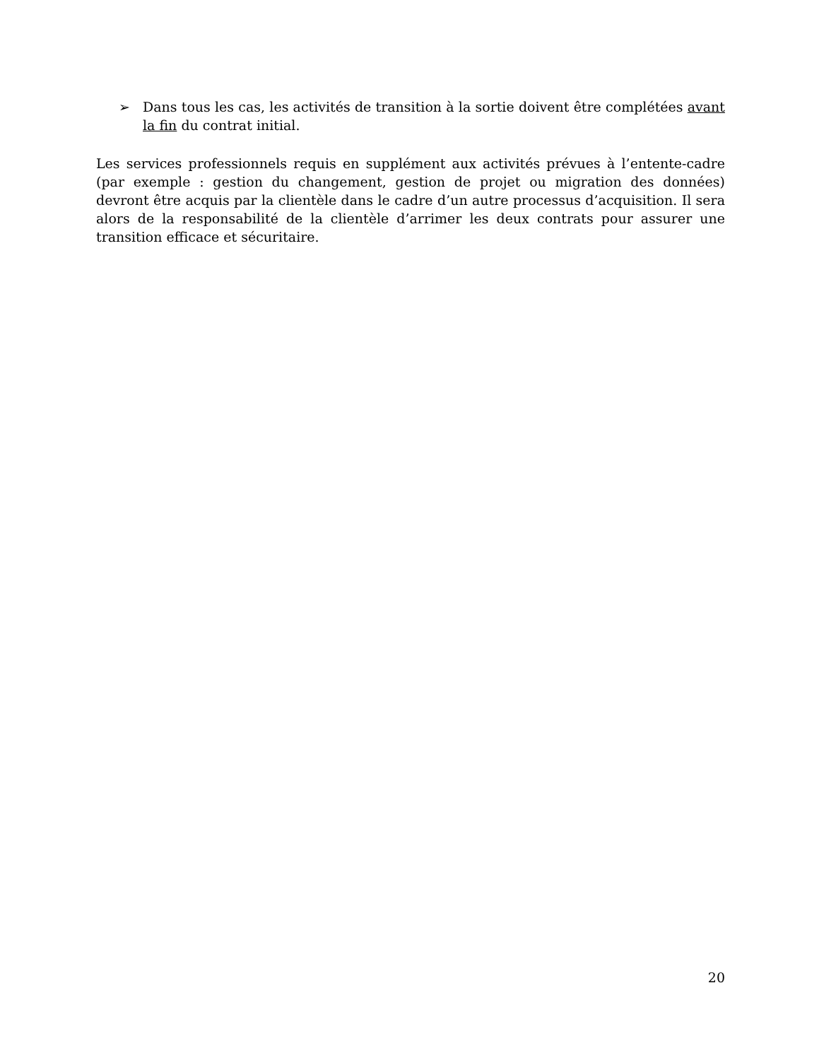➢ Dans tous les cas, les activités de transition à la sortie doivent être complétées avant la fin du contrat initial.
Les services professionnels requis en supplément aux activités prévues à l’entente-cadre (par exemple : gestion du changement, gestion de projet ou migration des données) devront être acquis par la clientèle dans le cadre d’un autre processus d’acquisition. Il sera alors de la responsabilité de la clientèle d’arrimer les deux contrats pour assurer une transition efficace et sécuritaire.
20